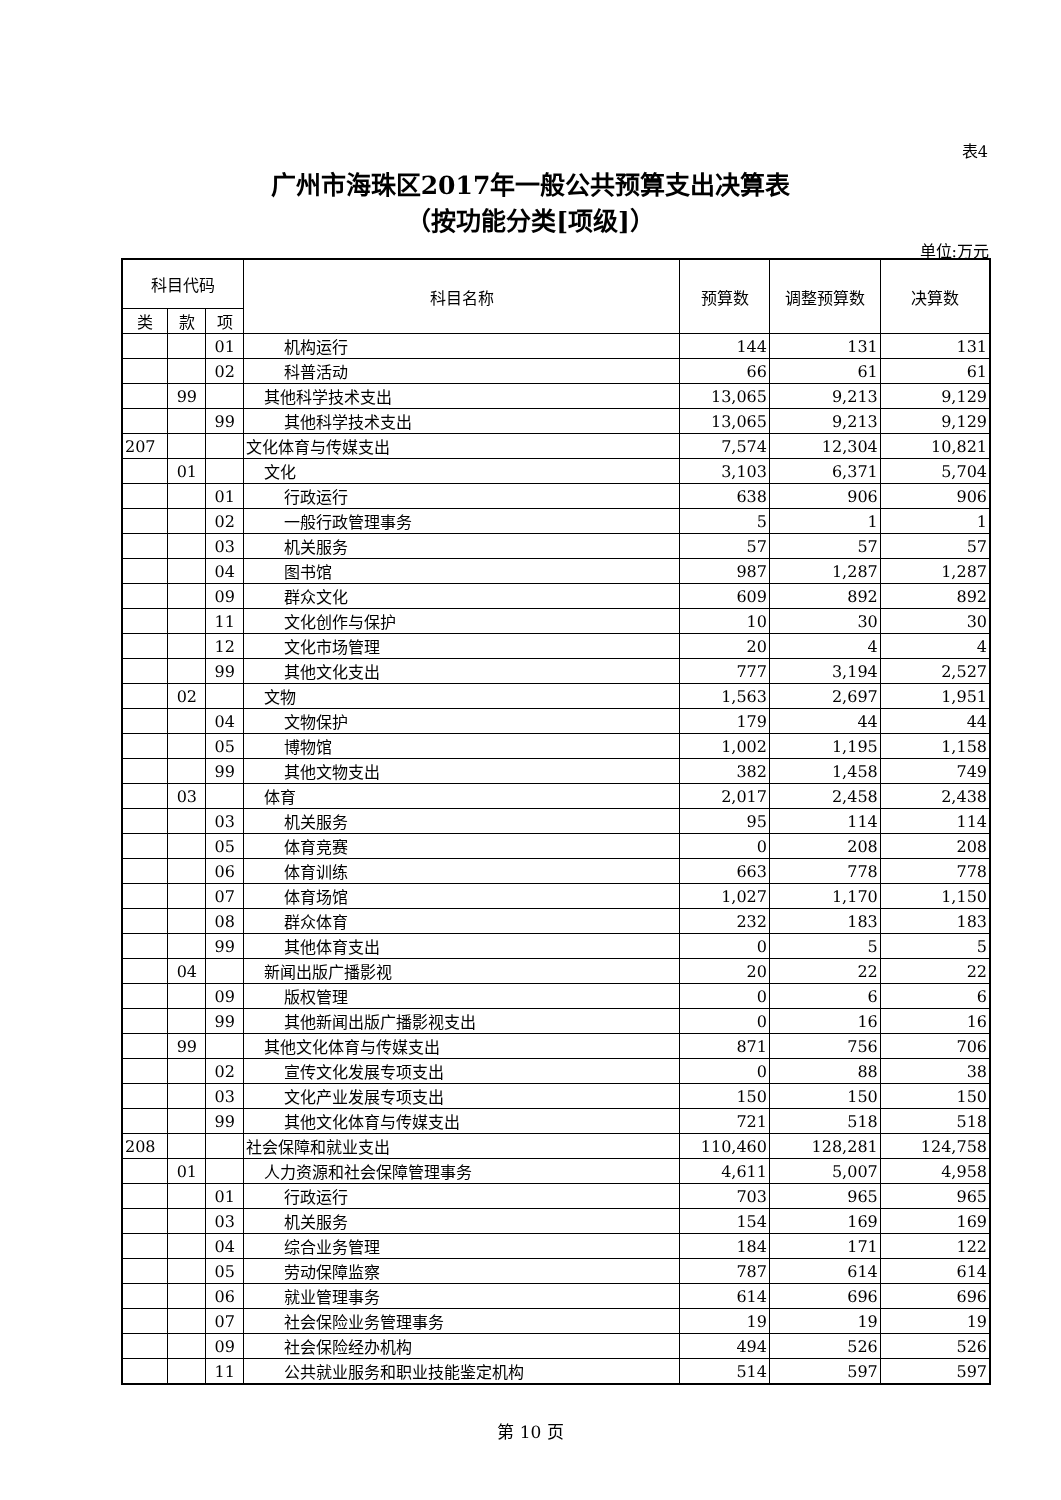表4
广州市海珠区2017年一般公共预算支出决算表
（按功能分类[项级]）
单位:万元
| 科目代码 | | | 科目名称 | 预算数 | 调整预算数 | 决算数 |
| --- | --- | --- | --- | --- | --- | --- |
| 类 | 款 | 项 | | | | |
| | | 01 | 机构运行 | 144 | 131 | 131 |
| | | 02 | 科普活动 | 66 | 61 | 61 |
| | 99 | | 其他科学技术支出 | 13,065 | 9,213 | 9,129 |
| | | 99 | 其他科学技术支出 | 13,065 | 9,213 | 9,129 |
| 207 | | | 文化体育与传媒支出 | 7,574 | 12,304 | 10,821 |
| | 01 | | 文化 | 3,103 | 6,371 | 5,704 |
| | | 01 | 行政运行 | 638 | 906 | 906 |
| | | 02 | 一般行政管理事务 | 5 | 1 | 1 |
| | | 03 | 机关服务 | 57 | 57 | 57 |
| | | 04 | 图书馆 | 987 | 1,287 | 1,287 |
| | | 09 | 群众文化 | 609 | 892 | 892 |
| | | 11 | 文化创作与保护 | 10 | 30 | 30 |
| | | 12 | 文化市场管理 | 20 | 4 | 4 |
| | | 99 | 其他文化支出 | 777 | 3,194 | 2,527 |
| | 02 | | 文物 | 1,563 | 2,697 | 1,951 |
| | | 04 | 文物保护 | 179 | 44 | 44 |
| | | 05 | 博物馆 | 1,002 | 1,195 | 1,158 |
| | | 99 | 其他文物支出 | 382 | 1,458 | 749 |
| | 03 | | 体育 | 2,017 | 2,458 | 2,438 |
| | | 03 | 机关服务 | 95 | 114 | 114 |
| | | 05 | 体育竞赛 | 0 | 208 | 208 |
| | | 06 | 体育训练 | 663 | 778 | 778 |
| | | 07 | 体育场馆 | 1,027 | 1,170 | 1,150 |
| | | 08 | 群众体育 | 232 | 183 | 183 |
| | | 99 | 其他体育支出 | 0 | 5 | 5 |
| | 04 | | 新闻出版广播影视 | 20 | 22 | 22 |
| | | 09 | 版权管理 | 0 | 6 | 6 |
| | | 99 | 其他新闻出版广播影视支出 | 0 | 16 | 16 |
| | 99 | | 其他文化体育与传媒支出 | 871 | 756 | 706 |
| | | 02 | 宣传文化发展专项支出 | 0 | 88 | 38 |
| | | 03 | 文化产业发展专项支出 | 150 | 150 | 150 |
| | | 99 | 其他文化体育与传媒支出 | 721 | 518 | 518 |
| 208 | | | 社会保障和就业支出 | 110,460 | 128,281 | 124,758 |
| | 01 | | 人力资源和社会保障管理事务 | 4,611 | 5,007 | 4,958 |
| | | 01 | 行政运行 | 703 | 965 | 965 |
| | | 03 | 机关服务 | 154 | 169 | 169 |
| | | 04 | 综合业务管理 | 184 | 171 | 122 |
| | | 05 | 劳动保障监察 | 787 | 614 | 614 |
| | | 06 | 就业管理事务 | 614 | 696 | 696 |
| | | 07 | 社会保险业务管理事务 | 19 | 19 | 19 |
| | | 09 | 社会保险经办机构 | 494 | 526 | 526 |
| | | 11 | 公共就业服务和职业技能鉴定机构 | 514 | 597 | 597 |
第 10 页